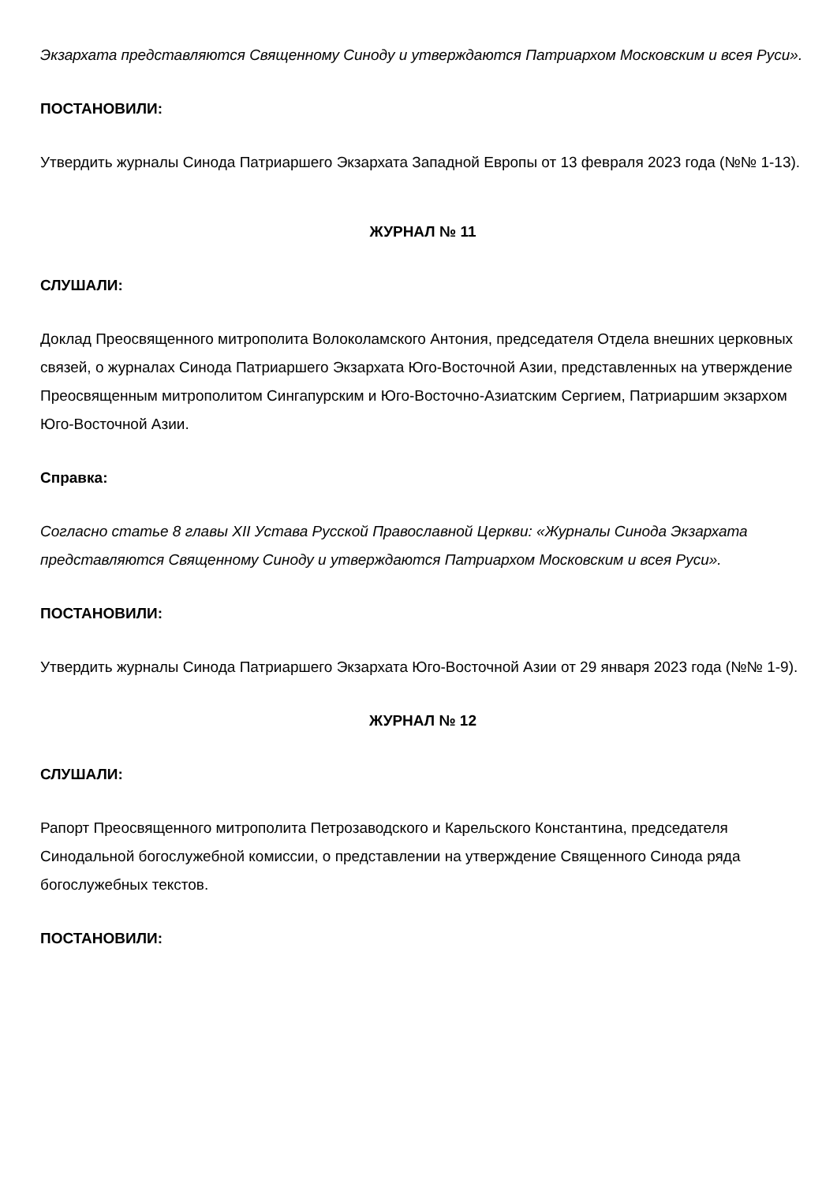Экзархата представляются Священному Синоду и утверждаются Патриархом Московским и всея Руси».
ПОСТАНОВИЛИ:
Утвердить журналы Синода Патриаршего Экзархата Западной Европы от 13 февраля 2023 года (№№ 1-13).
ЖУРНАЛ № 11
СЛУШАЛИ:
Доклад Преосвященного митрополита Волоколамского Антония, председателя Отдела внешних церковных связей, о журналах Синода Патриаршего Экзархата Юго-Восточной Азии, представленных на утверждение Преосвященным митрополитом Сингапурским и Юго-Восточно-Азиатским Сергием, Патриаршим экзархом Юго-Восточной Азии.
Справка:
Согласно статье 8 главы XII Устава Русской Православной Церкви: «Журналы Синода Экзархата представляются Священному Синоду и утверждаются Патриархом Московским и всея Руси».
ПОСТАНОВИЛИ:
Утвердить журналы Синода Патриаршего Экзархата Юго-Восточной Азии от 29 января 2023 года (№№ 1-9).
ЖУРНАЛ № 12
СЛУШАЛИ:
Рапорт Преосвященного митрополита Петрозаводского и Карельского Константина, председателя Синодальной богослужебной комиссии, о представлении на утверждение Священного Синода ряда богослужебных текстов.
ПОСТАНОВИЛИ: